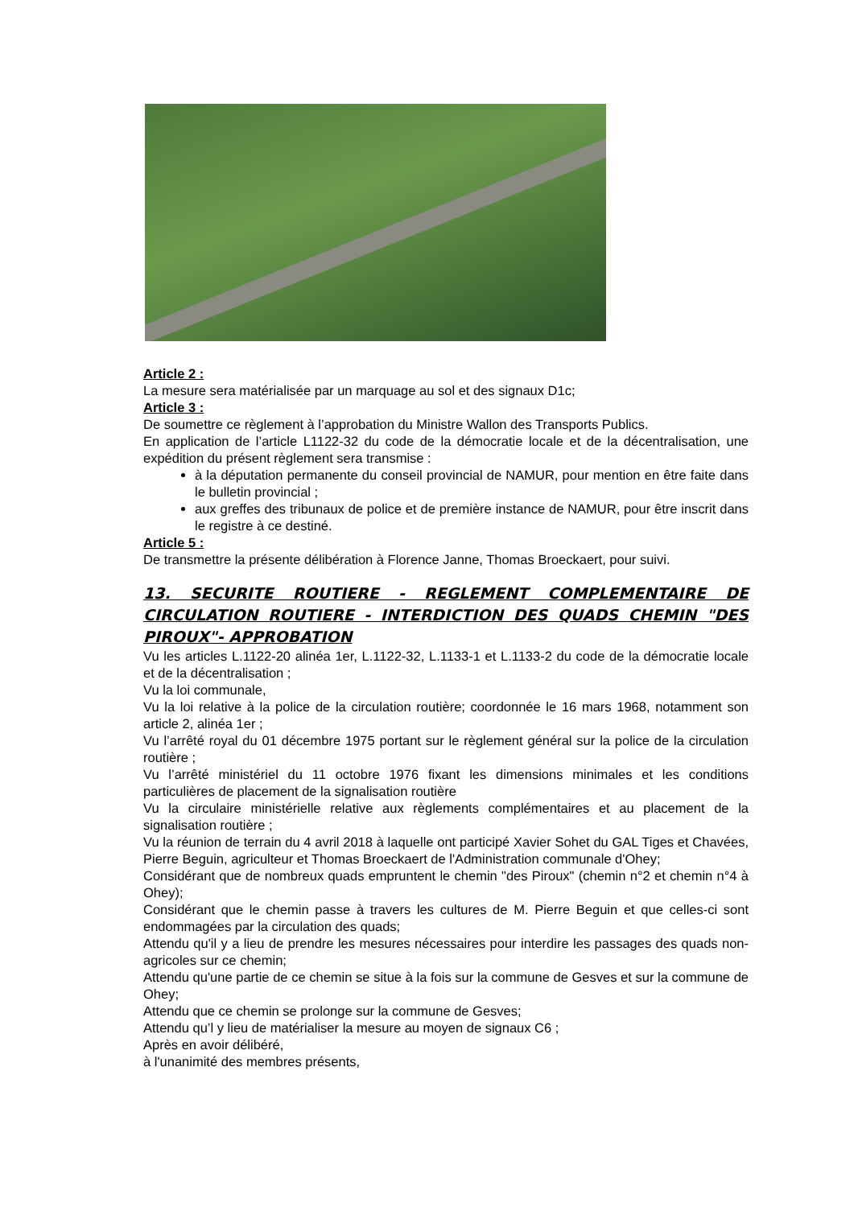Article 2 :
La mesure sera matérialisée par un marquage au sol et des signaux D1c;
Article 3 :
De soumettre ce règlement à l’approbation du Ministre Wallon des Transports Publics.
En application de l’article L1122-32 du code de la démocratie locale et de la décentralisation, une expédition du présent règlement sera transmise :
à la députation permanente du conseil provincial de NAMUR, pour mention en être faite dans le bulletin provincial ;
aux greffes des tribunaux de police et de première instance de NAMUR, pour être inscrit dans le registre à ce destiné.
Article 5 :
De transmettre la présente délibération à Florence Janne, Thomas Broeckaert, pour suivi.
13. SECURITE ROUTIERE - REGLEMENT COMPLEMENTAIRE DE CIRCULATION ROUTIERE - INTERDICTION DES QUADS CHEMIN "DES PIROUX"- APPROBATION
Vu les articles L.1122-20 alinéa 1er, L.1122-32, L.1133-1 et L.1133-2 du code de la démocratie locale et de la décentralisation ;
Vu la loi communale,
Vu la loi relative à la police de la circulation routière; coordonnée le 16 mars 1968, notamment son article 2, alinéa 1er ;
Vu l’arrêté royal du 01 décembre 1975 portant sur le règlement général sur la police de la circulation routière ;
Vu l’arrêté ministériel du 11 octobre 1976 fixant les dimensions minimales et les conditions particulières de placement de la signalisation routière
Vu la circulaire ministérielle relative aux règlements complémentaires et au placement de la signalisation routière ;
Vu la réunion de terrain du 4 avril 2018 à laquelle ont participé Xavier Sohet du GAL Tiges et Chavées, Pierre Beguin, agriculteur et Thomas Broeckaert de l'Administration communale d'Ohey;
Considérant que de nombreux quads empruntent le chemin "des Piroux" (chemin n°2 et chemin n°4 à Ohey);
Considérant que le chemin passe à travers les cultures de M. Pierre Beguin et que celles-ci sont endommagées par la circulation des quads;
Attendu qu'il y a lieu de prendre les mesures nécessaires pour interdire les passages des quads non-agricoles sur ce chemin;
Attendu qu'une partie de ce chemin se situe à la fois sur la commune de Gesves et sur la commune de Ohey;
Attendu que ce chemin se prolonge sur la commune de Gesves;
Attendu qu’l y lieu de matérialiser la mesure au moyen de signaux C6 ;
Après en avoir délibéré,
à l'unanimité des membres présents,